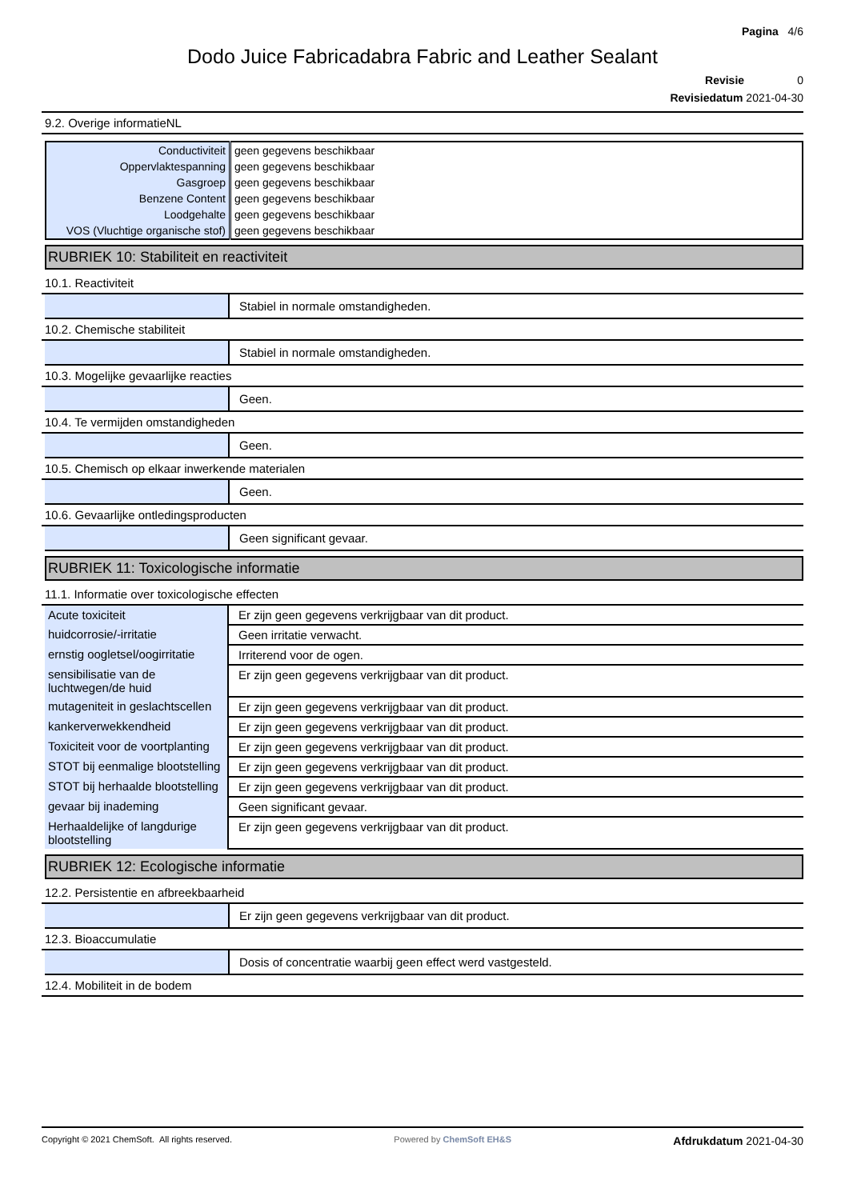Pagina 4/6
Dodo Juice Fabricadabra Fabric and Leather Sealant
Revisie 0
Revisiedatum 2021-04-30
9.2. Overige informatieNL
| Conductiviteit | geen gegevens beschikbaar |
| Oppervlaktespanning | geen gegevens beschikbaar |
| Gasgroep | geen gegevens beschikbaar |
| Benzene Content | geen gegevens beschikbaar |
| Loodgehalte | geen gegevens beschikbaar |
| VOS (Vluchtige organische stof) | geen gegevens beschikbaar |
RUBRIEK 10: Stabiliteit en reactiviteit
10.1. Reactiviteit
Stabiel in normale omstandigheden.
10.2. Chemische stabiliteit
Stabiel in normale omstandigheden.
10.3. Mogelijke gevaarlijke reacties
Geen.
10.4. Te vermijden omstandigheden
Geen.
10.5. Chemisch op elkaar inwerkende materialen
Geen.
10.6. Gevaarlijke ontledingsproducten
Geen significant gevaar.
RUBRIEK 11: Toxicologische informatie
11.1. Informatie over toxicologische effecten
| Acute toxiciteit | Er zijn geen gegevens verkrijgbaar van dit product. |
| huidcorrosie/-irritatie | Geen irritatie verwacht. |
| ernstig oogletsel/oogirritatie | Irriterend voor de ogen. |
| sensibilisatie van de luchtwegen/de huid | Er zijn geen gegevens verkrijgbaar van dit product. |
| mutageniteit in geslachtscellen | Er zijn geen gegevens verkrijgbaar van dit product. |
| kankerverwekkendheid | Er zijn geen gegevens verkrijgbaar van dit product. |
| Toxiciteit voor de voortplanting | Er zijn geen gegevens verkrijgbaar van dit product. |
| STOT bij eenmalige blootstelling | Er zijn geen gegevens verkrijgbaar van dit product. |
| STOT bij herhaalde blootstelling | Er zijn geen gegevens verkrijgbaar van dit product. |
| gevaar bij inademing | Geen significant gevaar. |
| Herhaaldelijke of langdurige blootstelling | Er zijn geen gegevens verkrijgbaar van dit product. |
RUBRIEK 12: Ecologische informatie
12.2. Persistentie en afbreekbaarheid
Er zijn geen gegevens verkrijgbaar van dit product.
12.3. Bioaccumulatie
Dosis of concentratie waarbij geen effect werd vastgesteld.
12.4. Mobiliteit in de bodem
Copyright © 2021 ChemSoft. All rights reserved.
Powered by ChemSoft EH&S
Afdrukdatum 2021-04-30